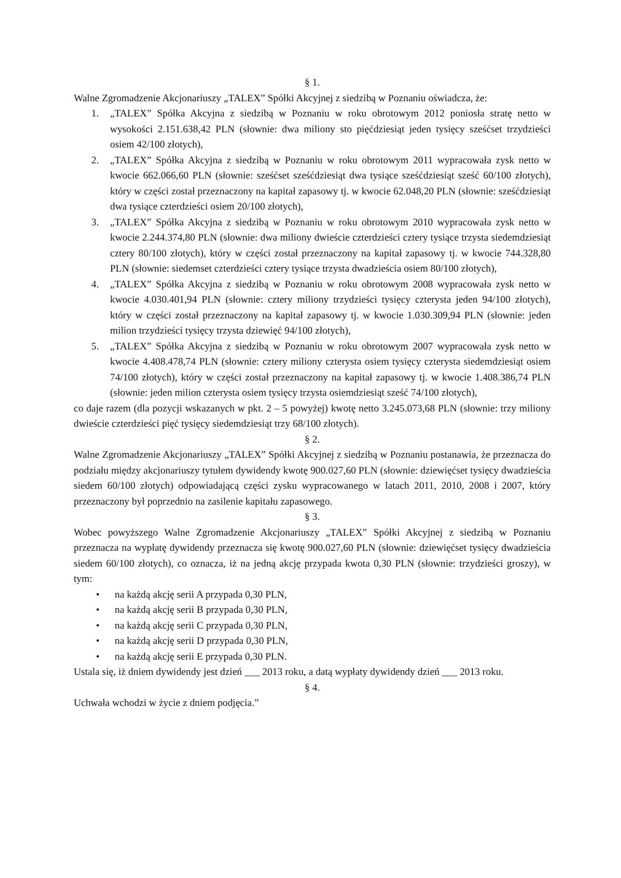§ 1.
Walne Zgromadzenie Akcjonariuszy „TALEX” Spółki Akcyjnej z siedzibą w Poznaniu oświadcza, że:
1. „TALEX” Spółka Akcyjna z siedzibą w Poznaniu w roku obrotowym 2012 poniosła stratę netto w wysokości 2.151.638,42 PLN (słownie: dwa miliony sto pięćdziesiąt jeden tysięcy sześćset trzydzieści osiem 42/100 złotych),
2. „TALEX” Spółka Akcyjna z siedzibą w Poznaniu w roku obrotowym 2011 wypracowała zysk netto w kwocie 662.066,60 PLN (słownie: sześćset sześćdziesiąt dwa tysiące sześćdziesiąt sześć 60/100 złotych), który w części został przeznaczony na kapitał zapasowy tj. w kwocie 62.048,20 PLN (słownie: sześćdziesiąt dwa tysiące czterdzieści osiem 20/100 złotych),
3. „TALEX” Spółka Akcyjna z siedzibą w Poznaniu w roku obrotowym 2010 wypracowała zysk netto w kwocie 2.244.374,80 PLN (słownie: dwa miliony dwieście czterdzieści cztery tysiące trzysta siedemdziesiąt cztery 80/100 złotych), który w części został przeznaczony na kapitał zapasowy tj. w kwocie 744.328,80 PLN (słownie: siedemset czterdzieści cztery tysiące trzysta dwadzieścia osiem 80/100 złotych),
4. „TALEX” Spółka Akcyjna z siedzibą w Poznaniu w roku obrotowym 2008 wypracowała zysk netto w kwocie 4.030.401,94 PLN (słownie: cztery miliony trzydzieści tysięcy czterysta jeden 94/100 złotych), który w części został przeznaczony na kapitał zapasowy tj. w kwocie 1.030.309,94 PLN (słownie: jeden milion trzydzieści tysięcy trzysta dziewięć 94/100 złotych),
5. „TALEX” Spółka Akcyjna z siedzibą w Poznaniu w roku obrotowym 2007 wypracowała zysk netto w kwocie 4.408.478,74 PLN (słownie: cztery miliony czterysta osiem tysięcy czterysta siedemdziesiąt osiem 74/100 złotych), który w części został przeznaczony na kapitał zapasowy tj. w kwocie 1.408.386,74 PLN (słownie: jeden milion czterysta osiem tysięcy trzysta osiemdziesiąt sześć 74/100 złotych),
co daje razem (dla pozycji wskazanych w pkt. 2 – 5 powyżej) kwotę netto 3.245.073,68 PLN (słownie: trzy miliony dwieście czterdzieści pięć tysięcy siedemdziesiąt trzy 68/100 złotych).
§ 2.
Walne Zgromadzenie Akcjonariuszy „TALEX” Spółki Akcyjnej z siedzibą w Poznaniu postanawia, że przeznacza do podziału między akcjonariuszy tytułem dywidendy kwotę 900.027,60 PLN (słownie: dziewięćset tysięcy dwadzieścia siedem 60/100 złotych) odpowiadającą części zysku wypracowanego w latach 2011, 2010, 2008 i 2007, który przeznaczony był poprzednio na zasilenie kapitału zapasowego.
§ 3.
Wobec powyższego Walne Zgromadzenie Akcjonariuszy „TALEX” Spółki Akcyjnej z siedzibą w Poznaniu przeznacza na wypłatę dywidendy przeznacza się kwotę 900.027,60 PLN (słownie: dziewięćset tysięcy dwadzieścia siedem 60/100 złotych), co oznacza, iż na jedną akcję przypada kwota 0,30 PLN (słownie: trzydzieści groszy), w tym:
• na każdą akcję serii A przypada 0,30 PLN,
• na każdą akcję serii B przypada 0,30 PLN,
• na każdą akcję serii C przypada 0,30 PLN,
• na każdą akcję serii D przypada 0,30 PLN,
• na każdą akcję serii E przypada 0,30 PLN.
Ustala się, iż dniem dywidendy jest dzień ___ 2013 roku, a datą wypłaty dywidendy dzień ___ 2013 roku.
§ 4.
Uchwała wchodzi w życie z dniem podjęcia.”